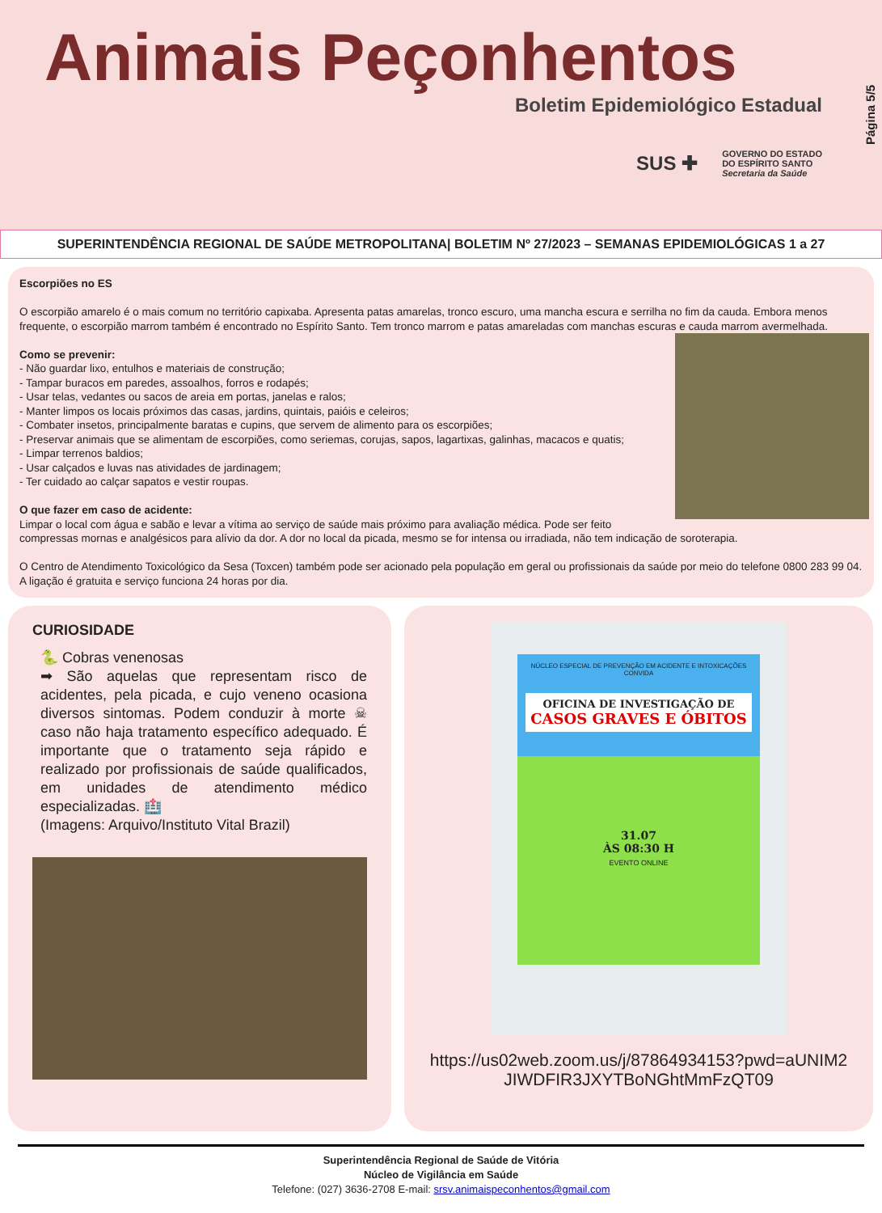Animais Peçonhentos
Boletim Epidemiológico Estadual
SUS ✚ GOVERNO DO ESTADO
DO ESPÍRITO SANTO
Secretaria da Saúde
Página 5/5
SUPERINTENDÊNCIA REGIONAL DE SAÚDE METROPOLITANA| BOLETIM Nº 27/2023 – SEMANAS EPIDEMIOLÓGICAS 1 a 27
Escorpiões no ES
O escorpião amarelo é o mais comum no território capixaba. Apresenta patas amarelas, tronco escuro, uma mancha escura e serrilha no fim da cauda. Embora menos frequente, o escorpião marrom também é encontrado no Espírito Santo. Tem tronco marrom e patas amareladas com manchas escuras e cauda marrom avermelhada.
Como se prevenir:
- Não guardar lixo, entulhos e materiais de construção;
- Tampar buracos em paredes, assoalhos, forros e rodapés;
- Usar telas, vedantes ou sacos de areia em portas, janelas e ralos;
- Manter limpos os locais próximos das casas, jardins, quintais, paióis e celeiros;
- Combater insetos, principalmente baratas e cupins, que servem de alimento para os escorpiões;
- Preservar animais que se alimentam de escorpiões, como seriemas, corujas, sapos, lagartixas, galinhas, macacos e quatis;
- Limpar terrenos baldios;
- Usar calçados e luvas nas atividades de jardinagem;
- Ter cuidado ao calçar sapatos e vestir roupas.
O que fazer em caso de acidente:
Limpar o local com água e sabão e levar a vítima ao serviço de saúde mais próximo para avaliação médica. Pode ser feito compressas mornas e analgésicos para alívio da dor. A dor no local da picada, mesmo se for intensa ou irradiada, não tem indicação de soroterapia.
O Centro de Atendimento Toxicológico da Sesa (Toxcen) também pode ser acionado pela população em geral ou profissionais da saúde por meio do telefone 0800 283 99 04. A ligação é gratuita e serviço funciona 24 horas por dia.
CURIOSIDADE
🐍 Cobras venenosas
➡ São aquelas que representam risco de acidentes, pela picada, e cujo veneno ocasiona diversos sintomas. Podem conduzir à morte ☠ caso não haja tratamento específico adequado. É importante que o tratamento seja rápido e realizado por profissionais de saúde qualificados, em unidades de atendimento médico especializadas. 🏥
(Imagens: Arquivo/Instituto Vital Brazil)
NÚCLEO ESPECIAL DE PREVENÇÃO EM ACIDENTE E INTOXICAÇÕES CONVIDA
OFICINA DE INVESTIGAÇÃO DE
CASOS GRAVES E ÓBITOS
31.07
ÀS 08:30 H
EVENTO ONLINE
https://us02web.zoom.us/j/87864934153?pwd=aUNIM2JIWDFIR3JXYTBoNGhtMmFzQT09
Superintendência Regional de Saúde de Vitória
Núcleo de Vigilância em Saúde
Telefone: (027) 3636-2708 E-mail: srsv.animaispeconhentos@gmail.com